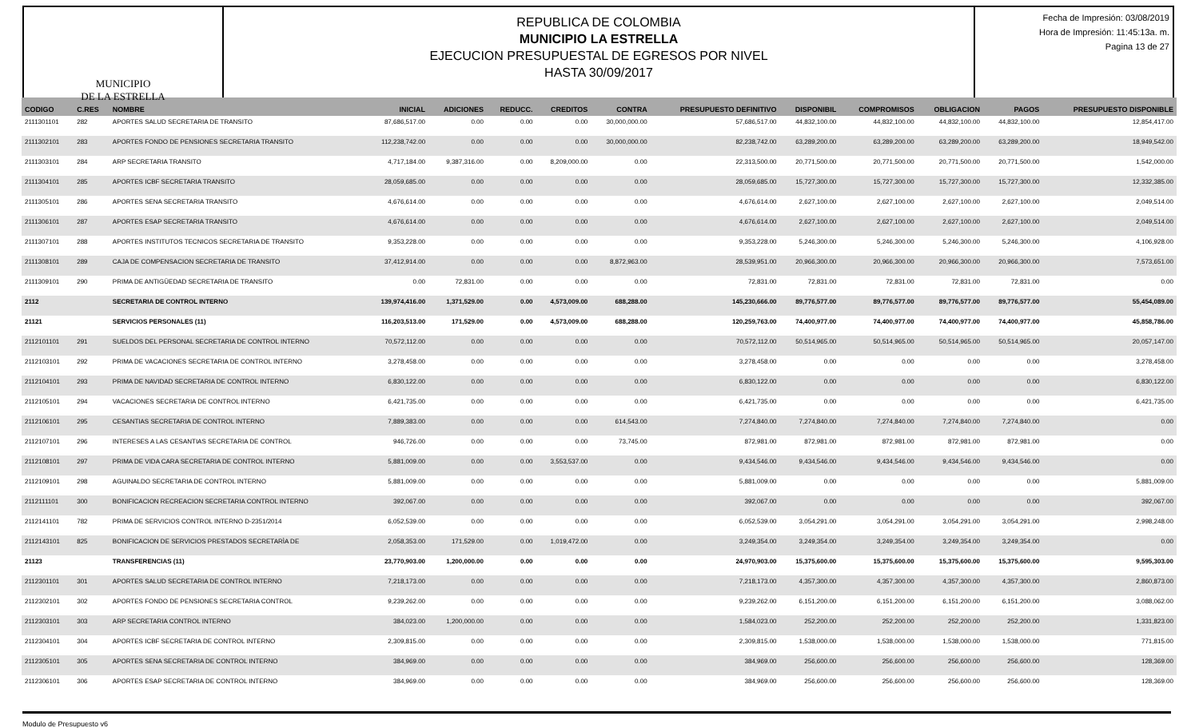MUNICIPIO
DE LA ESTRELLA
REPUBLICA DE COLOMBIA
MUNICIPIO LA ESTRELLA
EJECUCION PRESUPUESTAL DE EGRESOS POR NIVEL
HASTA 30/09/2017
Fecha de Impresión: 03/08/2019
Hora de Impresión: 11:45:13a. m.
Pagina 13 de 27
| CODIGO | C.RES | NOMBRE | INICIAL | ADICIONES | REDUCC. | CREDITOS | CONTRA | PRESUPUESTO DEFINITIVO | DISPONIBIL | COMPROMISOS | OBLIGACION | PAGOS | PRESUPUESTO DISPONIBLE |
| --- | --- | --- | --- | --- | --- | --- | --- | --- | --- | --- | --- | --- | --- |
| 2111301101 | 282 | APORTES SALUD SECRETARIA DE TRANSITO | 87,686,517.00 | 0.00 | 0.00 | 0.00 | 30,000,000.00 | 57,686,517.00 | 44,832,100.00 | 44,832,100.00 | 44,832,100.00 | 44,832,100.00 | 12,854,417.00 |
| 2111302101 | 283 | APORTES FONDO DE PENSIONES SECRETARIA TRANSITO | 112,238,742.00 | 0.00 | 0.00 | 0.00 | 30,000,000.00 | 82,238,742.00 | 63,289,200.00 | 63,289,200.00 | 63,289,200.00 | 63,289,200.00 | 18,949,542.00 |
| 2111303101 | 284 | ARP SECRETARIA TRANSITO | 4,717,184.00 | 9,387,316.00 | 0.00 | 8,209,000.00 | 0.00 | 22,313,500.00 | 20,771,500.00 | 20,771,500.00 | 20,771,500.00 | 20,771,500.00 | 1,542,000.00 |
| 2111304101 | 285 | APORTES ICBF SECRETARIA TRANSITO | 28,059,685.00 | 0.00 | 0.00 | 0.00 | 0.00 | 28,059,685.00 | 15,727,300.00 | 15,727,300.00 | 15,727,300.00 | 15,727,300.00 | 12,332,385.00 |
| 2111305101 | 286 | APORTES SENA SECRETARIA TRANSITO | 4,676,614.00 | 0.00 | 0.00 | 0.00 | 0.00 | 4,676,614.00 | 2,627,100.00 | 2,627,100.00 | 2,627,100.00 | 2,627,100.00 | 2,049,514.00 |
| 2111306101 | 287 | APORTES ESAP SECRETARIA TRANSITO | 4,676,614.00 | 0.00 | 0.00 | 0.00 | 0.00 | 4,676,614.00 | 2,627,100.00 | 2,627,100.00 | 2,627,100.00 | 2,627,100.00 | 2,049,514.00 |
| 2111307101 | 288 | APORTES INSTITUTOS TECNICOS SECRETARIA DE TRANSITO | 9,353,228.00 | 0.00 | 0.00 | 0.00 | 0.00 | 9,353,228.00 | 5,246,300.00 | 5,246,300.00 | 5,246,300.00 | 5,246,300.00 | 4,106,928.00 |
| 2111308101 | 289 | CAJA DE COMPENSACION SECRETARIA DE TRANSITO | 37,412,914.00 | 0.00 | 0.00 | 0.00 | 8,872,963.00 | 28,539,951.00 | 20,966,300.00 | 20,966,300.00 | 20,966,300.00 | 20,966,300.00 | 7,573,651.00 |
| 2111309101 | 290 | PRIMA DE ANTIGÜEDAD SECRETARIA DE TRANSITO | 0.00 | 72,831.00 | 0.00 | 0.00 | 0.00 | 72,831.00 | 72,831.00 | 72,831.00 | 72,831.00 | 72,831.00 | 0.00 |
| 2112 | | SECRETARIA DE CONTROL INTERNO | 139,974,416.00 | 1,371,529.00 | 0.00 | 4,573,009.00 | 688,288.00 | 145,230,666.00 | 89,776,577.00 | 89,776,577.00 | 89,776,577.00 | 89,776,577.00 | 55,454,089.00 |
| 21121 | | SERVICIOS PERSONALES (11) | 116,203,513.00 | 171,529.00 | 0.00 | 4,573,009.00 | 688,288.00 | 120,259,763.00 | 74,400,977.00 | 74,400,977.00 | 74,400,977.00 | 74,400,977.00 | 45,858,786.00 |
| 2112101101 | 291 | SUELDOS DEL PERSONAL SECRETARIA DE CONTROL INTERNO | 70,572,112.00 | 0.00 | 0.00 | 0.00 | 0.00 | 70,572,112.00 | 50,514,965.00 | 50,514,965.00 | 50,514,965.00 | 50,514,965.00 | 20,057,147.00 |
| 2112103101 | 292 | PRIMA DE VACACIONES SECRETARIA DE CONTROL INTERNO | 3,278,458.00 | 0.00 | 0.00 | 0.00 | 0.00 | 3,278,458.00 | 0.00 | 0.00 | 0.00 | 0.00 | 3,278,458.00 |
| 2112104101 | 293 | PRIMA DE NAVIDAD SECRETARIA DE CONTROL INTERNO | 6,830,122.00 | 0.00 | 0.00 | 0.00 | 0.00 | 6,830,122.00 | 0.00 | 0.00 | 0.00 | 0.00 | 6,830,122.00 |
| 2112105101 | 294 | VACACIONES SECRETARIA DE CONTROL INTERNO | 6,421,735.00 | 0.00 | 0.00 | 0.00 | 0.00 | 6,421,735.00 | 0.00 | 0.00 | 0.00 | 0.00 | 6,421,735.00 |
| 2112106101 | 295 | CESANTIAS SECRETARIA DE CONTROL INTERNO | 7,889,383.00 | 0.00 | 0.00 | 0.00 | 614,543.00 | 7,274,840.00 | 7,274,840.00 | 7,274,840.00 | 7,274,840.00 | 7,274,840.00 | 0.00 |
| 2112107101 | 296 | INTERESES A LAS CESANTIAS SECRETARIA DE CONTROL | 946,726.00 | 0.00 | 0.00 | 0.00 | 73,745.00 | 872,981.00 | 872,981.00 | 872,981.00 | 872,981.00 | 872,981.00 | 0.00 |
| 2112108101 | 297 | PRIMA DE VIDA CARA SECRETARIA DE CONTROL INTERNO | 5,881,009.00 | 0.00 | 0.00 | 3,553,537.00 | 0.00 | 9,434,546.00 | 9,434,546.00 | 9,434,546.00 | 9,434,546.00 | 9,434,546.00 | 0.00 |
| 2112109101 | 298 | AGUINALDO SECRETARIA DE CONTROL INTERNO | 5,881,009.00 | 0.00 | 0.00 | 0.00 | 0.00 | 5,881,009.00 | 0.00 | 0.00 | 0.00 | 0.00 | 5,881,009.00 |
| 2112111101 | 300 | BONIFICACION RECREACION SECRETARIA CONTROL INTERNO | 392,067.00 | 0.00 | 0.00 | 0.00 | 0.00 | 392,067.00 | 0.00 | 0.00 | 0.00 | 0.00 | 392,067.00 |
| 2112141101 | 782 | PRIMA DE SERVICIOS CONTROL INTERNO D-2351/2014 | 6,052,539.00 | 0.00 | 0.00 | 0.00 | 0.00 | 6,052,539.00 | 3,054,291.00 | 3,054,291.00 | 3,054,291.00 | 3,054,291.00 | 2,998,248.00 |
| 2112143101 | 825 | BONIFICACION DE SERVICIOS PRESTADOS SECRETARÌA DE | 2,058,353.00 | 171,529.00 | 0.00 | 1,019,472.00 | 0.00 | 3,249,354.00 | 3,249,354.00 | 3,249,354.00 | 3,249,354.00 | 3,249,354.00 | 0.00 |
| 21123 | | TRANSFERENCIAS (11) | 23,770,903.00 | 1,200,000.00 | 0.00 | 0.00 | 0.00 | 24,970,903.00 | 15,375,600.00 | 15,375,600.00 | 15,375,600.00 | 15,375,600.00 | 9,595,303.00 |
| 2112301101 | 301 | APORTES SALUD SECRETARIA DE CONTROL INTERNO | 7,218,173.00 | 0.00 | 0.00 | 0.00 | 0.00 | 7,218,173.00 | 4,357,300.00 | 4,357,300.00 | 4,357,300.00 | 4,357,300.00 | 2,860,873.00 |
| 2112302101 | 302 | APORTES FONDO DE PENSIONES SECRETARIA CONTROL | 9,239,262.00 | 0.00 | 0.00 | 0.00 | 0.00 | 9,239,262.00 | 6,151,200.00 | 6,151,200.00 | 6,151,200.00 | 6,151,200.00 | 3,088,062.00 |
| 2112303101 | 303 | ARP SECRETARIA CONTROL INTERNO | 384,023.00 | 1,200,000.00 | 0.00 | 0.00 | 0.00 | 1,584,023.00 | 252,200.00 | 252,200.00 | 252,200.00 | 252,200.00 | 1,331,823.00 |
| 2112304101 | 304 | APORTES ICBF SECRETARIA DE CONTROL INTERNO | 2,309,815.00 | 0.00 | 0.00 | 0.00 | 0.00 | 2,309,815.00 | 1,538,000.00 | 1,538,000.00 | 1,538,000.00 | 1,538,000.00 | 771,815.00 |
| 2112305101 | 305 | APORTES SENA SECRETARIA DE CONTROL INTERNO | 384,969.00 | 0.00 | 0.00 | 0.00 | 0.00 | 384,969.00 | 256,600.00 | 256,600.00 | 256,600.00 | 256,600.00 | 128,369.00 |
| 2112306101 | 306 | APORTES ESAP SECRETARIA DE CONTROL INTERNO | 384,969.00 | 0.00 | 0.00 | 0.00 | 0.00 | 384,969.00 | 256,600.00 | 256,600.00 | 256,600.00 | 256,600.00 | 128,369.00 |
Modulo de Presupuesto v6